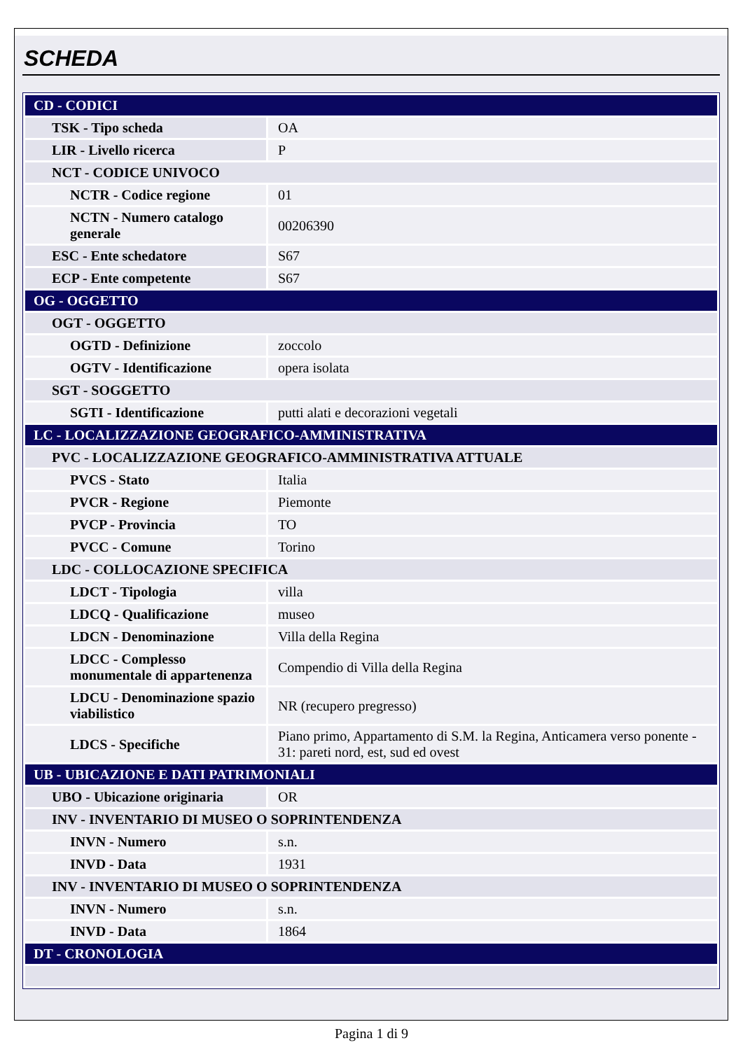SCHEDA
| CD - CODICI | |
| TSK - Tipo scheda | OA |
| LIR - Livello ricerca | P |
| NCT - CODICE UNIVOCO | |
| NCTR - Codice regione | 01 |
| NCTN - Numero catalogo generale | 00206390 |
| ESC - Ente schedatore | S67 |
| ECP - Ente competente | S67 |
| OG - OGGETTO | |
| OGT - OGGETTO | |
| OGTD - Definizione | zoccolo |
| OGTV - Identificazione | opera isolata |
| SGT - SOGGETTO | |
| SGTI - Identificazione | putti alati e decorazioni vegetali |
| LC - LOCALIZZAZIONE GEOGRAFICO-AMMINISTRATIVA | |
| PVC - LOCALIZZAZIONE GEOGRAFICO-AMMINISTRATIVA ATTUALE | |
| PVCS - Stato | Italia |
| PVCR - Regione | Piemonte |
| PVCP - Provincia | TO |
| PVCC - Comune | Torino |
| LDC - COLLOCAZIONE SPECIFICA | |
| LDCT - Tipologia | villa |
| LDCQ - Qualificazione | museo |
| LDCN - Denominazione | Villa della Regina |
| LDCC - Complesso monumentale di appartenenza | Compendio di Villa della Regina |
| LDCU - Denominazione spazio viabilistico | NR (recupero pregresso) |
| LDCS - Specifiche | Piano primo, Appartamento di S.M. la Regina, Anticamera verso ponente - 31: pareti nord, est, sud ed ovest |
| UB - UBICAZIONE E DATI PATRIMONIALI | |
| UBO - Ubicazione originaria | OR |
| INV - INVENTARIO DI MUSEO O SOPRINTENDENZA | |
| INVN - Numero | s.n. |
| INVD - Data | 1931 |
| INV - INVENTARIO DI MUSEO O SOPRINTENDENZA | |
| INVN - Numero | s.n. |
| INVD - Data | 1864 |
| DT - CRONOLOGIA | |
Pagina 1 di 9